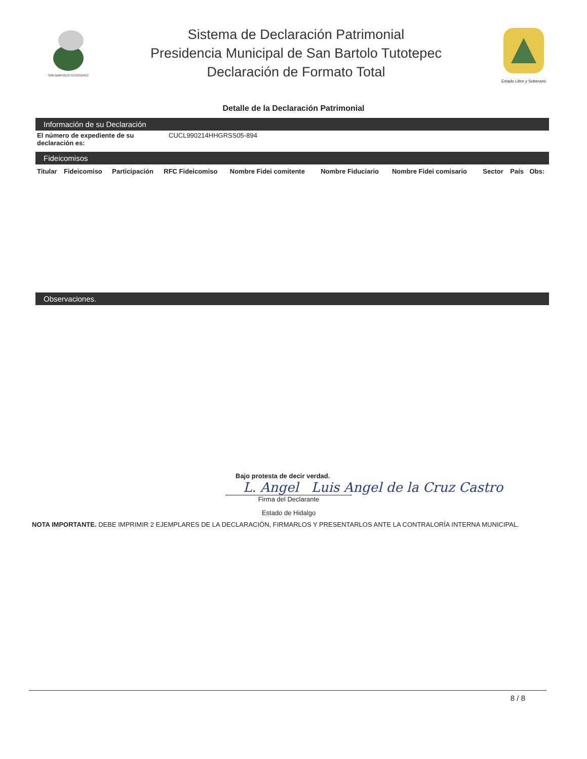SAN BARTOLO TUTOTEPEC
Sistema de Declaración Patrimonial
Presidencia Municipal de San Bartolo Tutotepec
Declaración de Formato Total
Estado Libre y Soberano
Detalle de la Declaración Patrimonial
Información de su Declaración
El número de expediente de su declaración es: CUCL990214HHGRSS05-894
Fideicomisos
| Titular | Fideicomiso | Participación | RFC Fideicomiso | Nombre Fidei comitente | Nombre Fiduciario | Nombre Fidei comisario | Sector | País | Obs: |
| --- | --- | --- | --- | --- | --- | --- | --- | --- | --- |
Observaciones.
Bajo protesta de decir verdad.
L. Angel Luis Angel de la Cruz Castro
Firma del Declarante
Estado de Hidalgo
NOTA IMPORTANTE. DEBE IMPRIMIR 2 EJEMPLARES DE LA DECLARACIÓN, FIRMARLOS Y PRESENTARLOS ANTE LA CONTRALORÍA INTERNA MUNICIPAL.
8 / 8